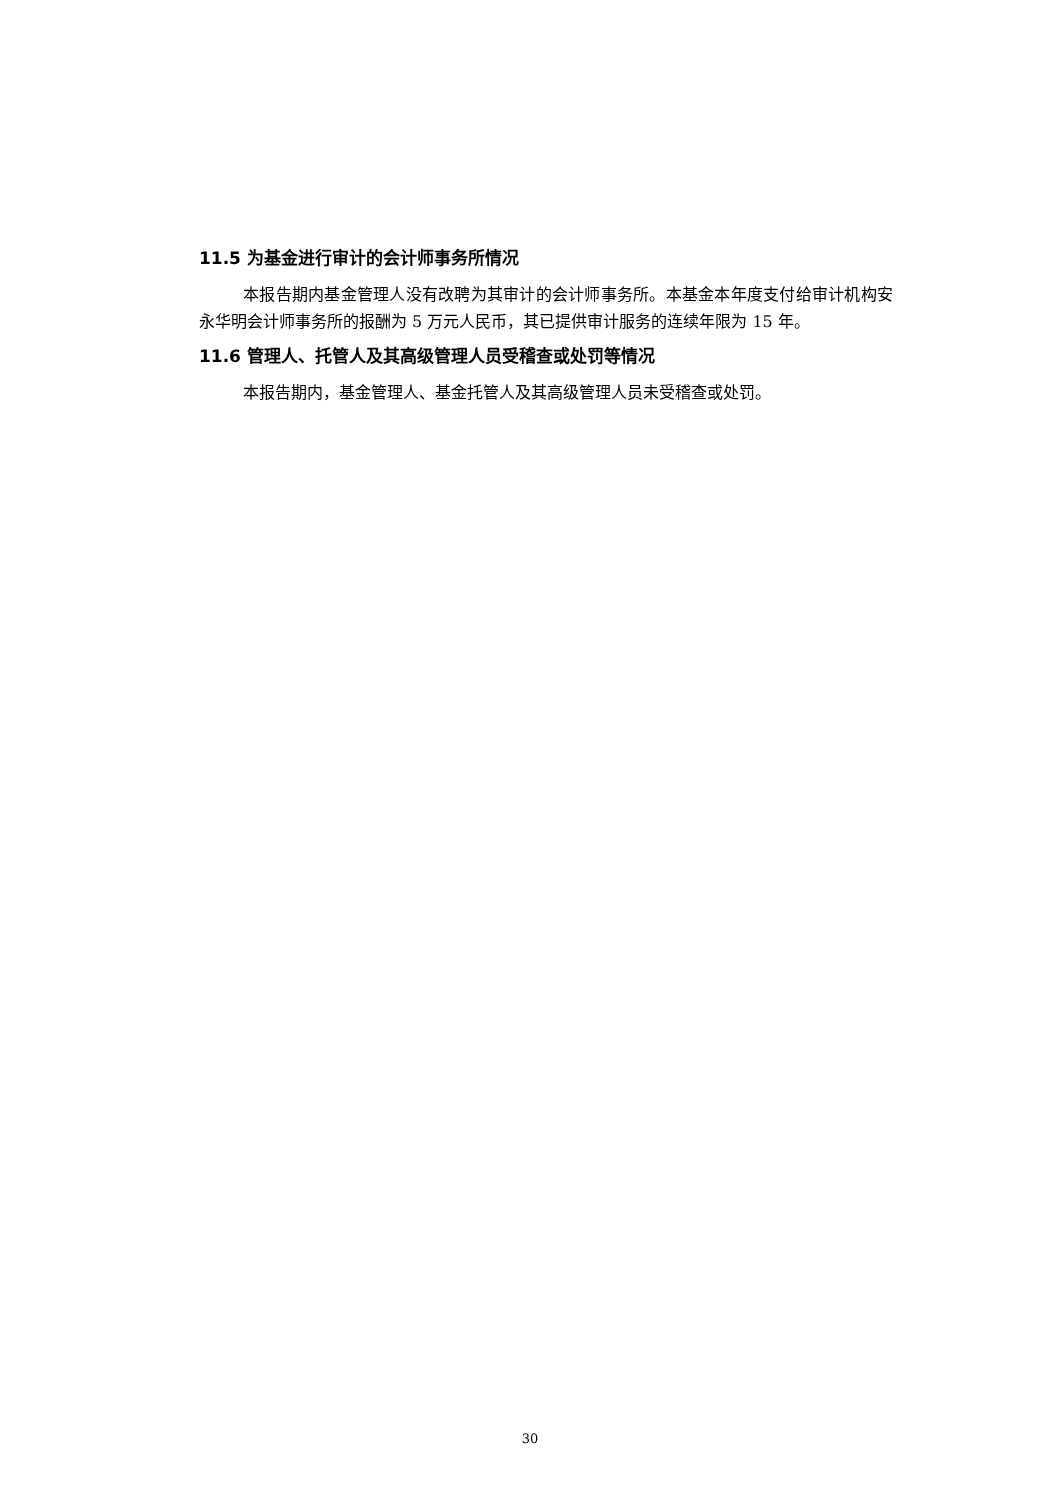11.5 为基金进行审计的会计师事务所情况
本报告期内基金管理人没有改聘为其审计的会计师事务所。本基金本年度支付给审计机构安永华明会计师事务所的报酬为 5 万元人民币，其已提供审计服务的连续年限为 15 年。
11.6 管理人、托管人及其高级管理人员受稽查或处罚等情况
本报告期内，基金管理人、基金托管人及其高级管理人员未受稽查或处罚。
30